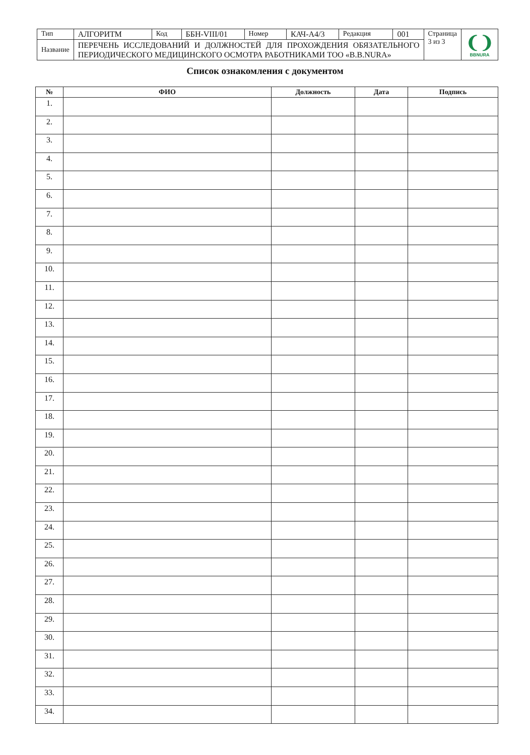| Тип | АЛГОРИТМ | Код | ББН-VIII/01 | Номер | КАЧ-А4/3 | Редакция | 001 | Страница 3 из 3 | ❨❩ BBNURA |
| Название | ПЕРЕЧЕНЬ ИССЛЕДОВАНИЙ И ДОЛЖНОСТЕЙ ДЛЯ ПРОХОЖДЕНИЯ ОБЯЗАТЕЛЬНОГО ПЕРИОДИЧЕСКОГО МЕДИЦИНСКОГО ОСМОТРА РАБОТНИКАМИ ТОО «B.B.NURA» | | | | | | | | |
Список ознакомления с документом
| № | ФИО | Должность | Дата | Подпись |
| --- | --- | --- | --- | --- |
| 1. | | | | |
| 2. | | | | |
| 3. | | | | |
| 4. | | | | |
| 5. | | | | |
| 6. | | | | |
| 7. | | | | |
| 8. | | | | |
| 9. | | | | |
| 10. | | | | |
| 11. | | | | |
| 12. | | | | |
| 13. | | | | |
| 14. | | | | |
| 15. | | | | |
| 16. | | | | |
| 17. | | | | |
| 18. | | | | |
| 19. | | | | |
| 20. | | | | |
| 21. | | | | |
| 22. | | | | |
| 23. | | | | |
| 24. | | | | |
| 25. | | | | |
| 26. | | | | |
| 27. | | | | |
| 28. | | | | |
| 29. | | | | |
| 30. | | | | |
| 31. | | | | |
| 32. | | | | |
| 33. | | | | |
| 34. | | | | |